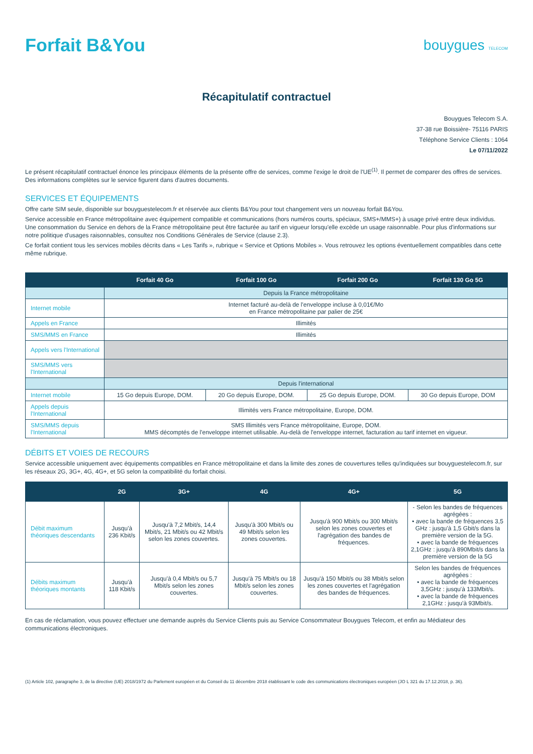Forfait B&You
bouygues TELECOM
Récapitulatif contractuel
Bouygues Telecom S.A.
37-38 rue Boissière- 75116 PARIS
Téléphone Service Clients : 1064
Le 07/11/2022
Le présent récapitulatif contractuel énonce les principaux éléments de la présente offre de services, comme l'exige le droit de l'UE<sup>(1)</sup>. Il permet de comparer des offres de services. Des informations complètes sur le service figurent dans d'autres documents.
SERVICES ET ÉQUIPEMENTS
Offre carte SIM seule, disponible sur bouyguestelecom.fr et réservée aux clients B&You pour tout changement vers un nouveau forfait B&You.
Service accessible en France métropolitaine avec équipement compatible et communications (hors numéros courts, spéciaux, SMS+/MMS+) à usage privé entre deux individus. Une consommation du Service en dehors de la France métropolitaine peut être facturée au tarif en vigueur lorsqu'elle excède un usage raisonnable. Pour plus d'informations sur notre politique d'usages raisonnables, consultez nos Conditions Générales de Service (clause 2.3).
Ce forfait contient tous les services mobiles décrits dans « Les Tarifs », rubrique « Service et Options Mobiles ». Vous retrouvez les options éventuellement compatibles dans cette même rubrique.
| | Forfait 40 Go | Forfait 100 Go | Forfait 200 Go | Forfait 130 Go 5G |
| --- | --- | --- | --- | --- |
| | Depuis la France métropolitaine | | | |
| Internet mobile | Internet facturé au-delà de l'enveloppe incluse à 0,01€/Mo en France métropolitaine par palier de 25€ | | | |
| Appels en France | Illimités | | | |
| SMS/MMS en France | Illimités | | | |
| Appels vers l'International | | | | |
| SMS/MMS vers l'International | | | | |
| | Depuis l'international | | | |
| Internet mobile | 15 Go depuis Europe, DOM. | 20 Go depuis Europe, DOM. | 25 Go depuis Europe, DOM. | 30 Go depuis Europe, DOM |
| Appels depuis l'International | Illimités vers France métropolitaine, Europe, DOM. | | | |
| SMS/MMS depuis l'International | SMS Illimités vers France métropolitaine, Europe, DOM. MMS décomptés de l'enveloppe internet utilisable. Au-delà de l'enveloppe internet, facturation au tarif internet en vigueur. | | | |
DÉBITS ET VOIES DE RECOURS
Service accessible uniquement avec équipements compatibles en France métropolitaine et dans la limite des zones de couvertures telles qu'indiquées sur bouyguestelecom.fr, sur les réseaux 2G, 3G+, 4G, 4G+, et 5G selon la compatibilité du forfait choisi.
| | 2G | 3G+ | 4G | 4G+ | 5G |
| --- | --- | --- | --- | --- | --- |
| Débit maximum théoriques descendants | Jusqu'à 236 Kbit/s | Jusqu'à 7,2 Mbit/s, 14,4 Mbit/s, 21 Mbit/s ou 42 Mbit/s selon les zones couvertes. | Jusqu'à 300 Mbit/s ou 49 Mbit/s selon les zones couvertes. | Jusqu'à 900 Mbit/s ou 300 Mbit/s selon les zones couvertes et l'agrégation des bandes de fréquences. | - Selon les bandes de fréquences agrégées : • avec la bande de fréquences 3,5 GHz : jusqu'à 1,5 Gbit/s dans la première version de la 5G. • avec la bande de fréquences 2,1GHz : jusqu'à 890Mbit/s dans la première version de la 5G |
| Débits maximum théoriques montants | Jusqu'à 118 Kbit/s | Jusqu'à 0,4 Mbit/s ou 5,7 Mbit/s selon les zones couvertes. | Jusqu'à 75 Mbit/s ou 18 Mbit/s selon les zones couvertes. | Jusqu'à 150 Mbit/s ou 38 Mbit/s selon les zones couvertes et l'agrégation des bandes de fréquences. | Selon les bandes de fréquences agrégées : • avec la bande de fréquences 3,5GHz : jusqu'à 133Mbit/s. • avec la bande de fréquences 2,1GHz : jusqu'à 93Mbit/s. |
En cas de réclamation, vous pouvez effectuer une demande auprès du Service Clients puis au Service Consommateur Bouygues Telecom, et enfin au Médiateur des communications électroniques.
(1) Article 102, paragraphe 3, de la directive (UE) 2018/1972 du Parlement européen et du Conseil du 11 décembre 2018 établissant le code des communications électroniques européen (JO L 321 du 17.12.2018, p. 36).